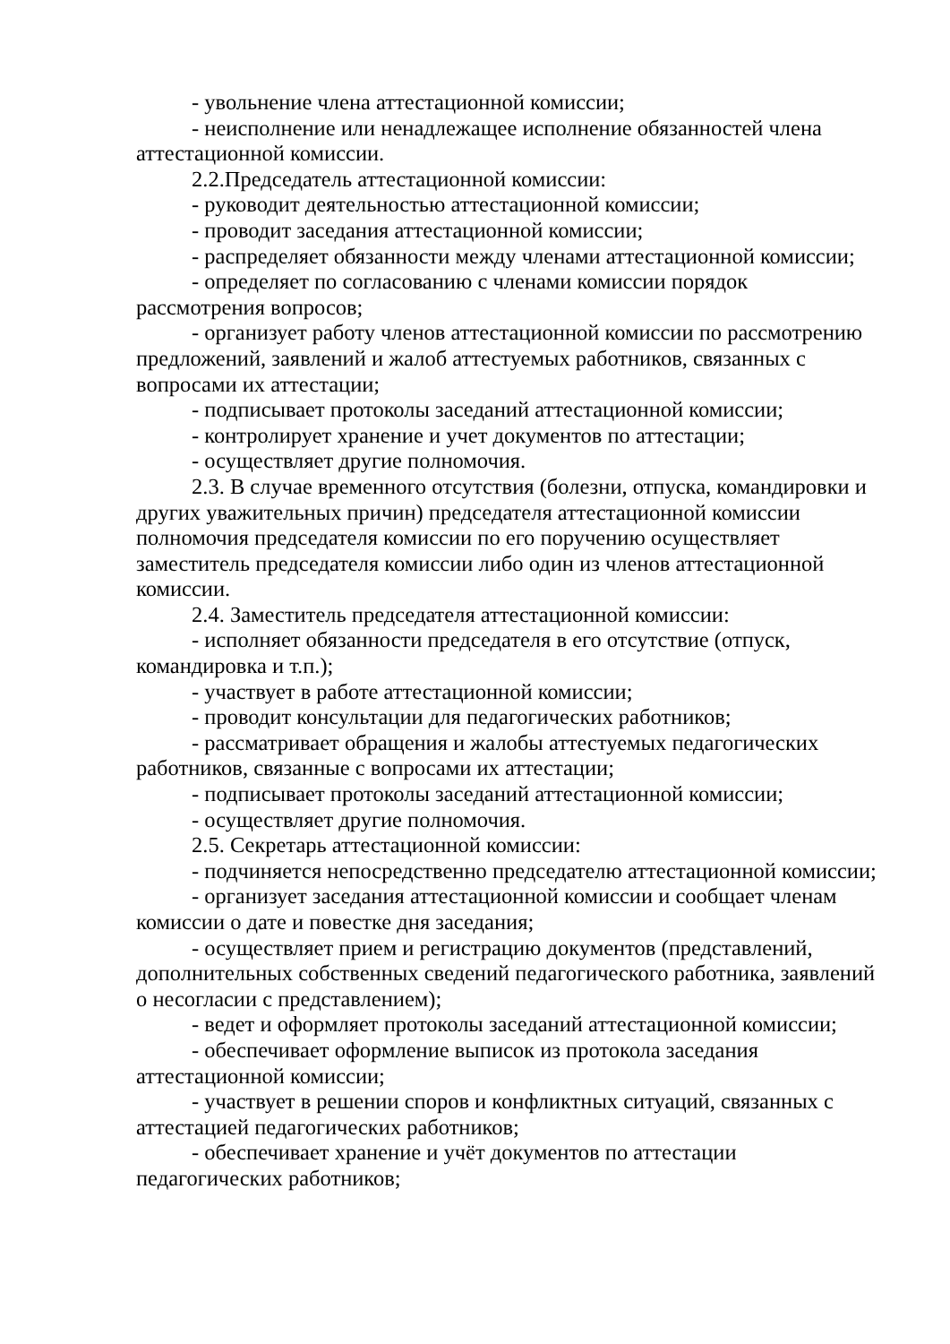- увольнение члена аттестационной комиссии;
- неисполнение или ненадлежащее исполнение обязанностей члена аттестационной комиссии.
2.2.Председатель аттестационной комиссии:
- руководит деятельностью аттестационной комиссии;
- проводит заседания аттестационной комиссии;
- распределяет обязанности между членами аттестационной комиссии;
- определяет по согласованию с членами комиссии порядок рассмотрения вопросов;
- организует работу членов аттестационной комиссии по рассмотрению предложений, заявлений и жалоб аттестуемых работников, связанных с вопросами их аттестации;
- подписывает протоколы заседаний аттестационной комиссии;
- контролирует хранение и учет документов по аттестации;
- осуществляет другие полномочия.
2.3. В случае временного отсутствия (болезни, отпуска, командировки и других уважительных причин) председателя аттестационной комиссии полномочия председателя комиссии по его поручению осуществляет заместитель председателя комиссии либо один из членов аттестационной комиссии.
2.4. Заместитель председателя аттестационной комиссии:
- исполняет обязанности председателя в его отсутствие (отпуск, командировка и т.п.);
- участвует в работе аттестационной комиссии;
- проводит консультации для педагогических работников;
- рассматривает обращения и жалобы аттестуемых педагогических работников, связанные с вопросами их аттестации;
- подписывает протоколы заседаний аттестационной комиссии;
- осуществляет другие полномочия.
2.5. Секретарь аттестационной комиссии:
- подчиняется непосредственно председателю аттестационной комиссии;
- организует заседания аттестационной комиссии и сообщает членам комиссии о дате и повестке дня заседания;
- осуществляет прием и регистрацию документов (представлений, дополнительных собственных сведений педагогического работника, заявлений о несогласии с представлением);
- ведет и оформляет протоколы заседаний аттестационной комиссии;
- обеспечивает оформление выписок из протокола заседания аттестационной комиссии;
- участвует в решении споров и конфликтных ситуаций, связанных с аттестацией педагогических работников;
- обеспечивает хранение и учёт документов по аттестации педагогических работников;